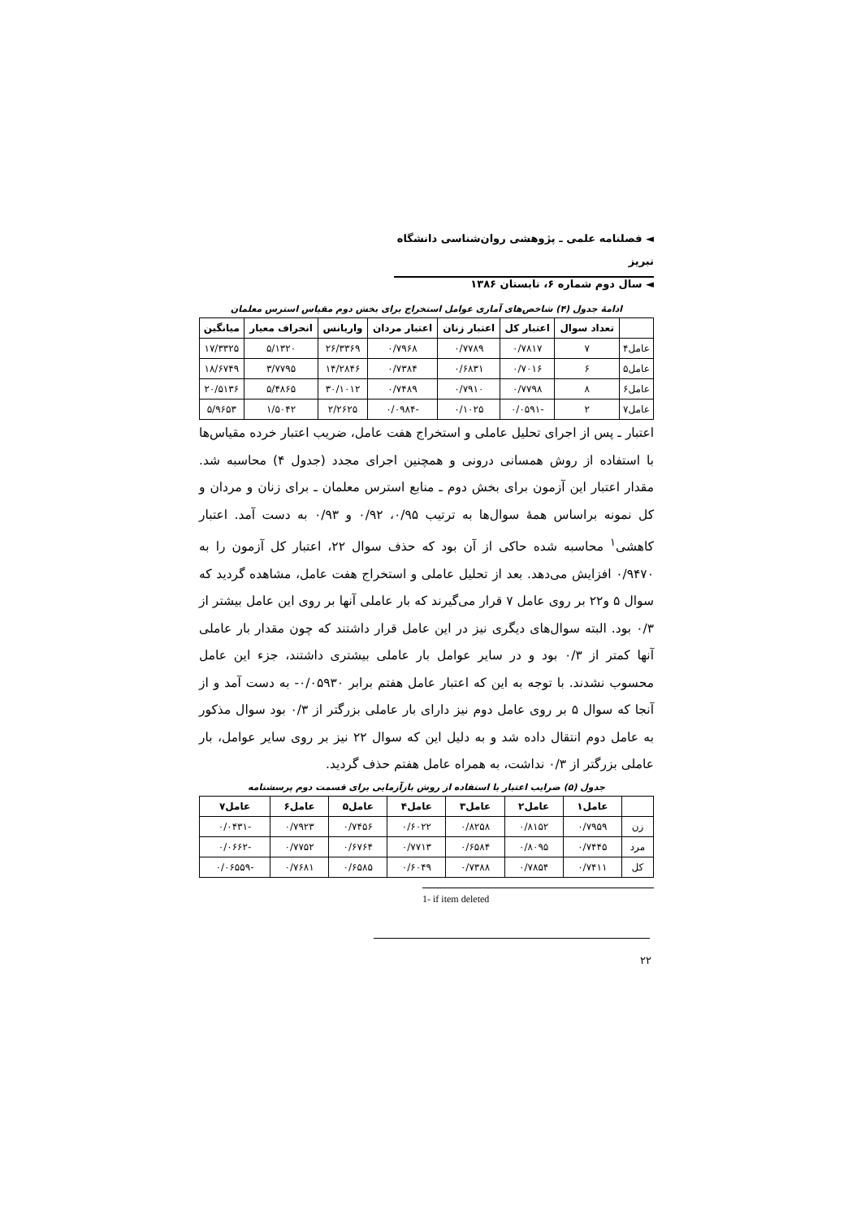◄ فصلنامه علمی ـ پژوهشی روان‌شناسی دانشگاه تبریز
◄ سال دوم شماره ۶، تابستان ۱۳۸۶
ادامهٔ جدول (۴) شاخص‌های آماری عوامل استخراج برای بخش دوم مقیاس استرس معلمان
| | تعداد سوال | اعتبار کل | اعتبار زنان | اعتبار مردان | واریانس | انحراف معیار | میانگین |
| --- | --- | --- | --- | --- | --- | --- | --- |
| عامل۴ | ۷ | ۰/۷۸۱۷ | ۰/۷۷۸۹ | ۰/۷۹۶۸ | ۲۶/۳۳۶۹ | ۵/۱۳۲۰ | ۱۷/۳۳۲۵ |
| عامل۵ | ۶ | ۰/۷۰۱۶ | ۰/۶۸۳۱ | ۰/۷۳۸۴ | ۱۴/۲۸۴۶ | ۳/۷۷۹۵ | ۱۸/۶۷۴۹ |
| عامل۶ | ۸ | ۰/۷۷۹۸ | ۰/۷۹۱۰ | ۰/۷۴۸۹ | ۳۰/۱۰۱۲ | ۵/۴۸۶۵ | ۲۰/۵۱۳۶ |
| عامل۷ | ۲ | -۰/۰۵۹۱ | ۰/۱۰۲۵ | -۰/۰۹۸۴ | ۲/۲۶۲۵ | ۱/۵۰۴۲ | ۵/۹۶۵۳ |
اعتبار ـ پس از اجرای تحلیل عاملی و استخراج هفت عامل، ضریب اعتبار خرده مقیاس‌ها با استفاده از روش همسانی درونی و همچنین اجرای مجدد (جدول ۴) محاسبه شد. مقدار اعتبار این آزمون برای بخش دوم ـ منابع استرس معلمان ـ برای زنان و مردان و کل نمونه براساس همهٔ سوال‌ها به ترتیب ۰/۹۵، ۰/۹۲ و ۰/۹۳ به دست آمد. اعتبار کاهشی<sup>۱</sup> محاسبه شده حاکی از آن بود که حذف سوال ۲۲، اعتبار کل آزمون را به ۰/۹۴۷۰ افزایش می‌دهد. بعد از تحلیل عاملی و استخراج هفت عامل، مشاهده گردید که سوال ۵ و۲۲ بر روی عامل ۷ قرار می‌گیرند که بار عاملی آنها بر روی این عامل بیشتر از ۰/۳ بود. البته سوال‌های دیگری نیز در این عامل قرار داشتند که چون مقدار بار عاملی آنها کمتر از ۰/۳ بود و در سایر عوامل بار عاملی بیشتری داشتند، جزء این عامل محسوب نشدند. با توجه به این که اعتبار عامل هفتم برابر ۰/۰۵۹۳۰- به دست آمد و از آنجا که سوال ۵ بر روی عامل دوم نیز دارای بار عاملی بزرگتر از ۰/۳ بود سوال مذکور به عامل دوم انتقال داده شد و به دلیل این که سوال ۲۲ نیز بر روی سایر عوامل، بار عاملی بزرگتر از ۰/۳ نداشت، به همراه عامل هفتم حذف گردید.
جدول (۵) ضرایب اعتبار با استفاده از روش بازآزمایی برای قسمت دوم پرسشنامه
| | عامل۱ | عامل۲ | عامل۳ | عامل۴ | عامل۵ | عامل۶ | عامل۷ |
| --- | --- | --- | --- | --- | --- | --- | --- |
| زن | ۰/۷۹۵۹ | ۰/۸۱۵۲ | ۰/۸۲۵۸ | ۰/۶۰۲۲ | ۰/۷۴۵۶ | ۰/۷۹۲۳ | -۰/۰۴۳۱ |
| مرد | ۰/۷۴۴۵ | ۰/۸۰۹۵ | ۰/۶۵۸۴ | ۰/۷۷۱۳ | ۰/۶۷۶۴ | ۰/۷۷۵۲ | -۰/۰۶۶۲ |
| کل | ۰/۷۴۱۱ | ۰/۷۸۵۴ | ۰/۷۳۸۸ | ۰/۶۰۴۹ | ۰/۶۵۸۵ | ۰/۷۶۸۱ | -۰/۰۶۵۵۹ |
1- if item deleted
۲۲